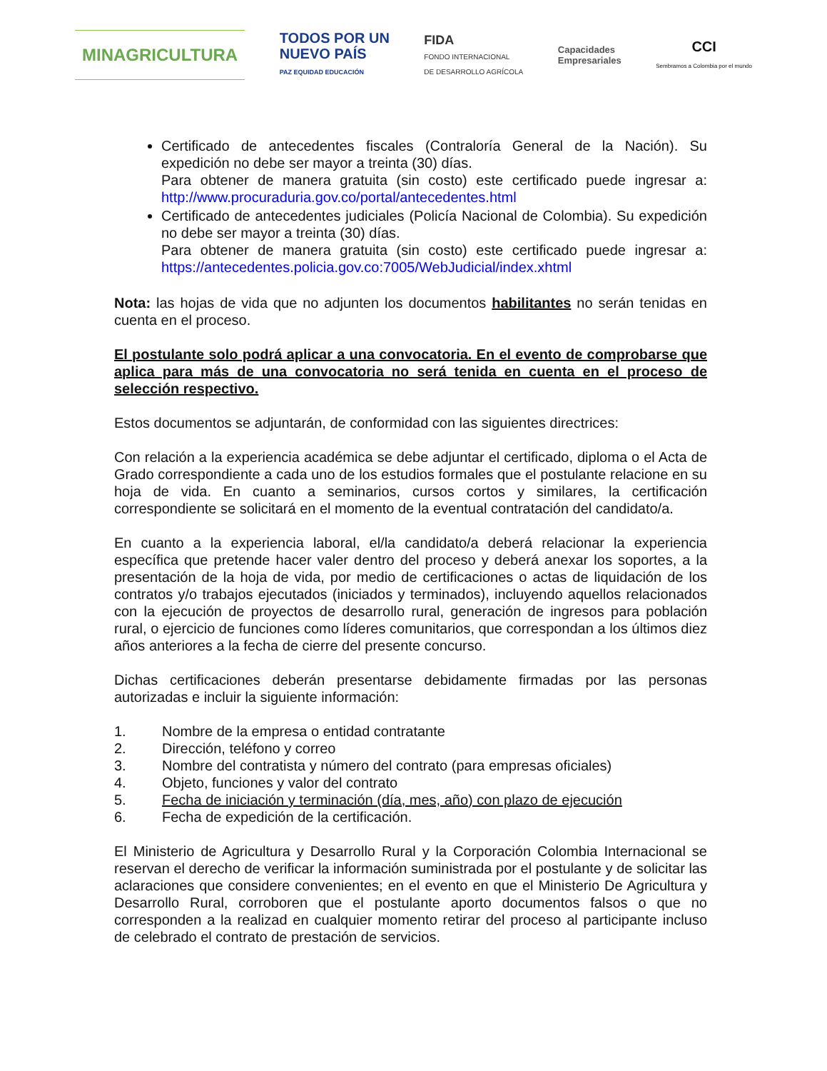MINAGRICULTURA
TODOS POR UN
NUEVO PAÍS
PAZ EQUIDAD EDUCACIÓN
FIDA
FONDO INTERNACIONAL
DE DESARROLLO AGRÍCOLA
Capacidades
Empresariales
CCI
Sembramos a Colombia por el mundo
Certificado de antecedentes fiscales (Contraloría General de la Nación). Su expedición no debe ser mayor a treinta (30) días.
Para obtener de manera gratuita (sin costo) este certificado puede ingresar a: http://www.procuraduria.gov.co/portal/antecedentes.html
Certificado de antecedentes judiciales (Policía Nacional de Colombia). Su expedición no debe ser mayor a treinta (30) días.
Para obtener de manera gratuita (sin costo) este certificado puede ingresar a: https://antecedentes.policia.gov.co:7005/WebJudicial/index.xhtml
Nota: las hojas de vida que no adjunten los documentos habilitantes no serán tenidas en cuenta en el proceso.
El postulante solo podrá aplicar a una convocatoria. En el evento de comprobarse que aplica para más de una convocatoria no será tenida en cuenta en el proceso de selección respectivo.
Estos documentos se adjuntarán, de conformidad con las siguientes directrices:
Con relación a la experiencia académica se debe adjuntar el certificado, diploma o el Acta de Grado correspondiente a cada uno de los estudios formales que el postulante relacione en su hoja de vida. En cuanto a seminarios, cursos cortos y similares, la certificación correspondiente se solicitará en el momento de la eventual contratación del candidato/a.
En cuanto a la experiencia laboral, el/la candidato/a deberá relacionar la experiencia específica que pretende hacer valer dentro del proceso y deberá anexar los soportes, a la presentación de la hoja de vida, por medio de certificaciones o actas de liquidación de los contratos y/o trabajos ejecutados (iniciados y terminados), incluyendo aquellos relacionados con la ejecución de proyectos de desarrollo rural, generación de ingresos para población rural, o ejercicio de funciones como líderes comunitarios, que correspondan a los últimos diez años anteriores a la fecha de cierre del presente concurso.
Dichas certificaciones deberán presentarse debidamente firmadas por las personas autorizadas e incluir la siguiente información:
1. Nombre de la empresa o entidad contratante
2. Dirección, teléfono y correo
3. Nombre del contratista y número del contrato (para empresas oficiales)
4. Objeto, funciones y valor del contrato
5. Fecha de iniciación y terminación (día, mes, año) con plazo de ejecución
6. Fecha de expedición de la certificación.
El Ministerio de Agricultura y Desarrollo Rural y la Corporación Colombia Internacional se reservan el derecho de verificar la información suministrada por el postulante y de solicitar las aclaraciones que considere convenientes; en el evento en que el Ministerio De Agricultura y Desarrollo Rural, corroboren que el postulante aporto documentos falsos o que no corresponden a la realizad en cualquier momento retirar del proceso al participante incluso de celebrado el contrato de prestación de servicios.